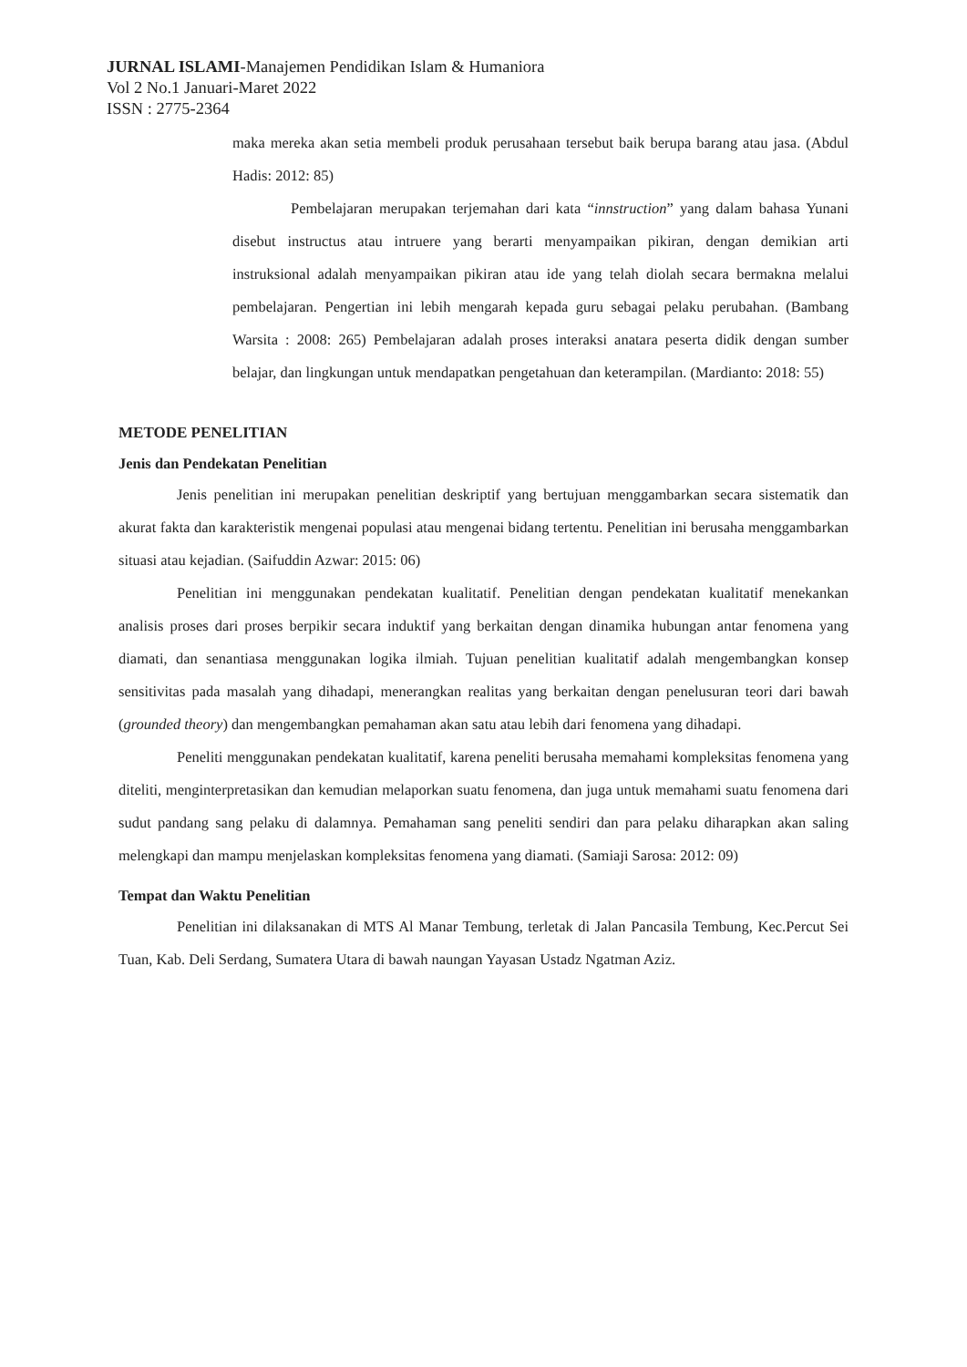JURNAL ISLAMI-Manajemen Pendidikan Islam & Humaniora
Vol 2 No.1 Januari-Maret 2022
ISSN : 2775-2364
maka mereka akan setia membeli produk perusahaan tersebut baik berupa barang atau jasa. (Abdul Hadis: 2012: 85)
Pembelajaran merupakan terjemahan dari kata “innstruction” yang dalam bahasa Yunani disebut instructus atau intruere yang berarti menyampaikan pikiran, dengan demikian arti instruksional adalah menyampaikan pikiran atau ide yang telah diolah secara bermakna melalui pembelajaran. Pengertian ini lebih mengarah kepada guru sebagai pelaku perubahan. (Bambang Warsita : 2008: 265) Pembelajaran adalah proses interaksi anatara peserta didik dengan sumber belajar, dan lingkungan untuk mendapatkan pengetahuan dan keterampilan. (Mardianto: 2018: 55)
METODE PENELITIAN
Jenis dan Pendekatan Penelitian
Jenis penelitian ini merupakan penelitian deskriptif yang bertujuan menggambarkan secara sistematik dan akurat fakta dan karakteristik mengenai populasi atau mengenai bidang tertentu. Penelitian ini berusaha menggambarkan situasi atau kejadian. (Saifuddin Azwar: 2015: 06)
Penelitian ini menggunakan pendekatan kualitatif. Penelitian dengan pendekatan kualitatif menekankan analisis proses dari proses berpikir secara induktif yang berkaitan dengan dinamika hubungan antar fenomena yang diamati, dan senantiasa menggunakan logika ilmiah. Tujuan penelitian kualitatif adalah mengembangkan konsep sensitivitas pada masalah yang dihadapi, menerangkan realitas yang berkaitan dengan penelusuran teori dari bawah (grounded theory) dan mengembangkan pemahaman akan satu atau lebih dari fenomena yang dihadapi.
Peneliti menggunakan pendekatan kualitatif, karena peneliti berusaha memahami kompleksitas fenomena yang diteliti, menginterpretasikan dan kemudian melaporkan suatu fenomena, dan juga untuk memahami suatu fenomena dari sudut pandang sang pelaku di dalamnya. Pemahaman sang peneliti sendiri dan para pelaku diharapkan akan saling melengkapi dan mampu menjelaskan kompleksitas fenomena yang diamati. (Samiaji Sarosa: 2012: 09)
Tempat dan Waktu Penelitian
Penelitian ini dilaksanakan di MTS Al Manar Tembung, terletak di Jalan Pancasila Tembung, Kec.Percut Sei Tuan, Kab. Deli Serdang, Sumatera Utara di bawah naungan Yayasan Ustadz Ngatman Aziz.